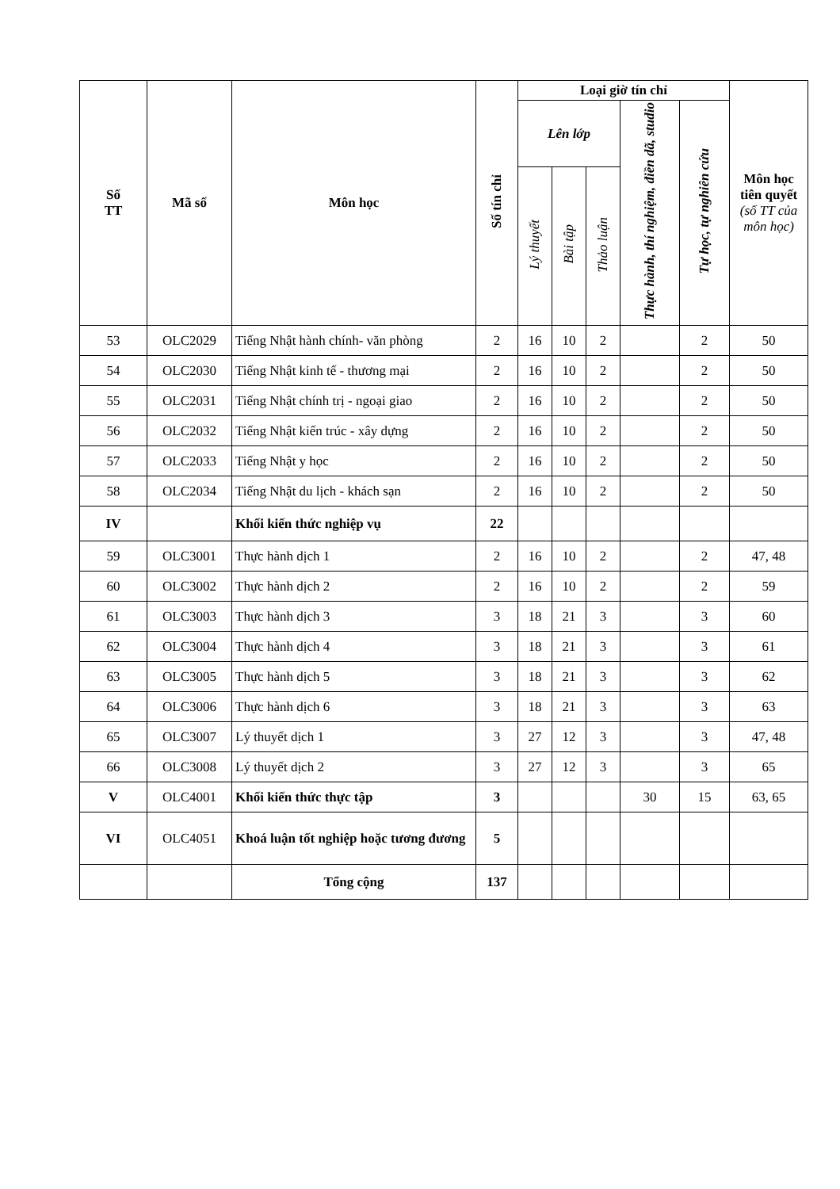| Số TT | Mã số | Môn học | Số tín chỉ | Loại giờ tín chỉ | | | | | Môn học tiên quyết (số TT của môn học) |
| --- | --- | --- | --- | --- | --- | --- | --- | --- | --- |
| | | | | Lên lớp | | | Thực hành, thí nghiệm, điền dã, studio | Tự học, tự nghiên cứu | |
| | | | | Lý thuyết | Bài tập | Thảo luận | | | |
| 53 | OLC2029 | Tiếng Nhật hành chính- văn phòng | 2 | 16 | 10 | 2 | | 2 | 50 |
| 54 | OLC2030 | Tiếng Nhật kinh tế - thương mại | 2 | 16 | 10 | 2 | | 2 | 50 |
| 55 | OLC2031 | Tiếng Nhật chính trị - ngoại giao | 2 | 16 | 10 | 2 | | 2 | 50 |
| 56 | OLC2032 | Tiếng Nhật kiến trúc - xây dựng | 2 | 16 | 10 | 2 | | 2 | 50 |
| 57 | OLC2033 | Tiếng Nhật y học | 2 | 16 | 10 | 2 | | 2 | 50 |
| 58 | OLC2034 | Tiếng Nhật du lịch - khách sạn | 2 | 16 | 10 | 2 | | 2 | 50 |
| IV | | Khối kiến thức nghiệp vụ | 22 | | | | | | |
| 59 | OLC3001 | Thực hành dịch 1 | 2 | 16 | 10 | 2 | | 2 | 47, 48 |
| 60 | OLC3002 | Thực hành dịch 2 | 2 | 16 | 10 | 2 | | 2 | 59 |
| 61 | OLC3003 | Thực hành dịch 3 | 3 | 18 | 21 | 3 | | 3 | 60 |
| 62 | OLC3004 | Thực hành dịch 4 | 3 | 18 | 21 | 3 | | 3 | 61 |
| 63 | OLC3005 | Thực hành dịch 5 | 3 | 18 | 21 | 3 | | 3 | 62 |
| 64 | OLC3006 | Thực hành dịch 6 | 3 | 18 | 21 | 3 | | 3 | 63 |
| 65 | OLC3007 | Lý thuyết dịch 1 | 3 | 27 | 12 | 3 | | 3 | 47, 48 |
| 66 | OLC3008 | Lý thuyết dịch 2 | 3 | 27 | 12 | 3 | | 3 | 65 |
| V | OLC4001 | Khối kiến thức thực tập | 3 | | | | 30 | 15 | 63, 65 |
| VI | OLC4051 | Khoá luận tốt nghiệp hoặc tương đương | 5 | | | | | | |
| | | Tổng cộng | 137 | | | | | | |